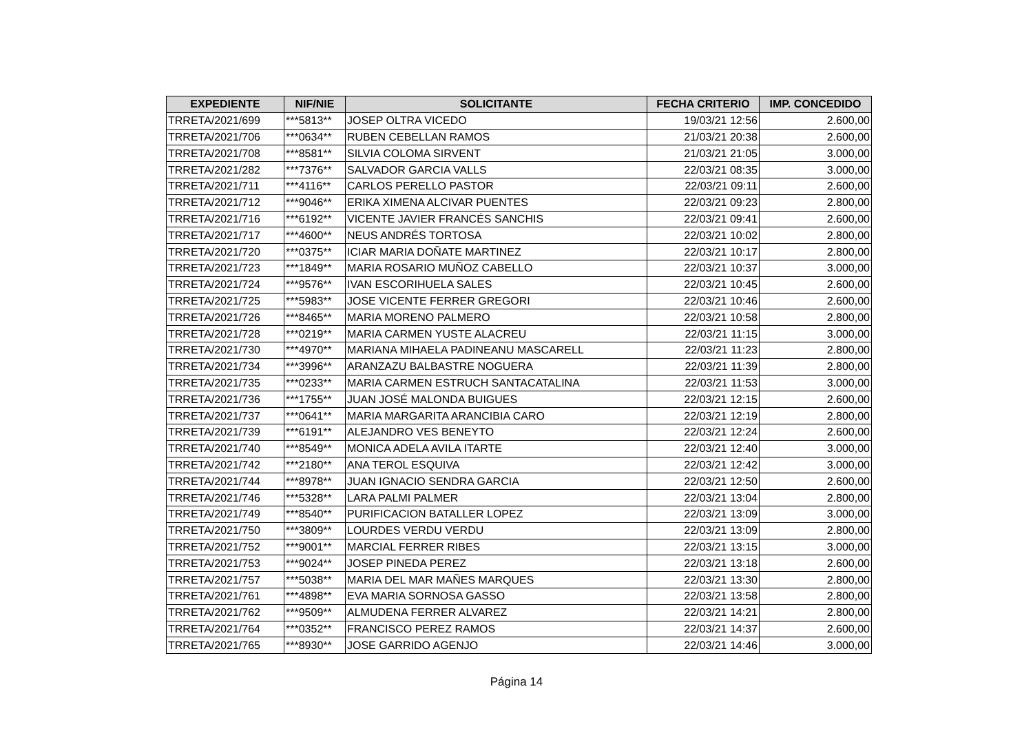| EXPEDIENTE | NIF/NIE | SOLICITANTE | FECHA CRITERIO | IMP. CONCEDIDO |
| --- | --- | --- | --- | --- |
| TRRETA/2021/699 | ***5813** | JOSEP OLTRA VICEDO | 19/03/21 12:56 | 2.600,00 |
| TRRETA/2021/706 | ***0634** | RUBEN CEBELLAN RAMOS | 21/03/21 20:38 | 2.600,00 |
| TRRETA/2021/708 | ***8581** | SILVIA COLOMA SIRVENT | 21/03/21 21:05 | 3.000,00 |
| TRRETA/2021/282 | ***7376** | SALVADOR GARCIA VALLS | 22/03/21 08:35 | 3.000,00 |
| TRRETA/2021/711 | ***4116** | CARLOS PERELLO PASTOR | 22/03/21 09:11 | 2.600,00 |
| TRRETA/2021/712 | ***9046** | ERIKA XIMENA ALCIVAR PUENTES | 22/03/21 09:23 | 2.800,00 |
| TRRETA/2021/716 | ***6192** | VICENTE JAVIER FRANCÉS SANCHIS | 22/03/21 09:41 | 2.600,00 |
| TRRETA/2021/717 | ***4600** | NEUS ANDRÉS TORTOSA | 22/03/21 10:02 | 2.800,00 |
| TRRETA/2021/720 | ***0375** | ICIAR MARIA DOÑATE MARTINEZ | 22/03/21 10:17 | 2.800,00 |
| TRRETA/2021/723 | ***1849** | MARIA ROSARIO MUÑOZ CABELLO | 22/03/21 10:37 | 3.000,00 |
| TRRETA/2021/724 | ***9576** | IVAN ESCORIHUELA SALES | 22/03/21 10:45 | 2.600,00 |
| TRRETA/2021/725 | ***5983** | JOSE VICENTE FERRER GREGORI | 22/03/21 10:46 | 2.600,00 |
| TRRETA/2021/726 | ***8465** | MARIA MORENO PALMERO | 22/03/21 10:58 | 2.800,00 |
| TRRETA/2021/728 | ***0219** | MARIA CARMEN YUSTE ALACREU | 22/03/21 11:15 | 3.000,00 |
| TRRETA/2021/730 | ***4970** | MARIANA MIHAELA PADINEANU MASCARELL | 22/03/21 11:23 | 2.800,00 |
| TRRETA/2021/734 | ***3996** | ARANZAZU BALBASTRE NOGUERA | 22/03/21 11:39 | 2.800,00 |
| TRRETA/2021/735 | ***0233** | MARIA CARMEN ESTRUCH SANTACATALINA | 22/03/21 11:53 | 3.000,00 |
| TRRETA/2021/736 | ***1755** | JUAN JOSÉ MALONDA BUIGUES | 22/03/21 12:15 | 2.600,00 |
| TRRETA/2021/737 | ***0641** | MARIA MARGARITA ARANCIBIA CARO | 22/03/21 12:19 | 2.800,00 |
| TRRETA/2021/739 | ***6191** | ALEJANDRO VES BENEYTO | 22/03/21 12:24 | 2.600,00 |
| TRRETA/2021/740 | ***8549** | MONICA ADELA AVILA ITARTE | 22/03/21 12:40 | 3.000,00 |
| TRRETA/2021/742 | ***2180** | ANA TEROL ESQUIVA | 22/03/21 12:42 | 3.000,00 |
| TRRETA/2021/744 | ***8978** | JUAN IGNACIO SENDRA GARCIA | 22/03/21 12:50 | 2.600,00 |
| TRRETA/2021/746 | ***5328** | LARA PALMI PALMER | 22/03/21 13:04 | 2.800,00 |
| TRRETA/2021/749 | ***8540** | PURIFICACION BATALLER LOPEZ | 22/03/21 13:09 | 3.000,00 |
| TRRETA/2021/750 | ***3809** | LOURDES VERDU VERDU | 22/03/21 13:09 | 2.800,00 |
| TRRETA/2021/752 | ***9001** | MARCIAL FERRER RIBES | 22/03/21 13:15 | 3.000,00 |
| TRRETA/2021/753 | ***9024** | JOSEP PINEDA PEREZ | 22/03/21 13:18 | 2.600,00 |
| TRRETA/2021/757 | ***5038** | MARIA DEL MAR MAÑES MARQUES | 22/03/21 13:30 | 2.800,00 |
| TRRETA/2021/761 | ***4898** | EVA MARIA SORNOSA GASSO | 22/03/21 13:58 | 2.800,00 |
| TRRETA/2021/762 | ***9509** | ALMUDENA FERRER ALVAREZ | 22/03/21 14:21 | 2.800,00 |
| TRRETA/2021/764 | ***0352** | FRANCISCO PEREZ RAMOS | 22/03/21 14:37 | 2.600,00 |
| TRRETA/2021/765 | ***8930** | JOSE GARRIDO AGENJO | 22/03/21 14:46 | 3.000,00 |
Página 14